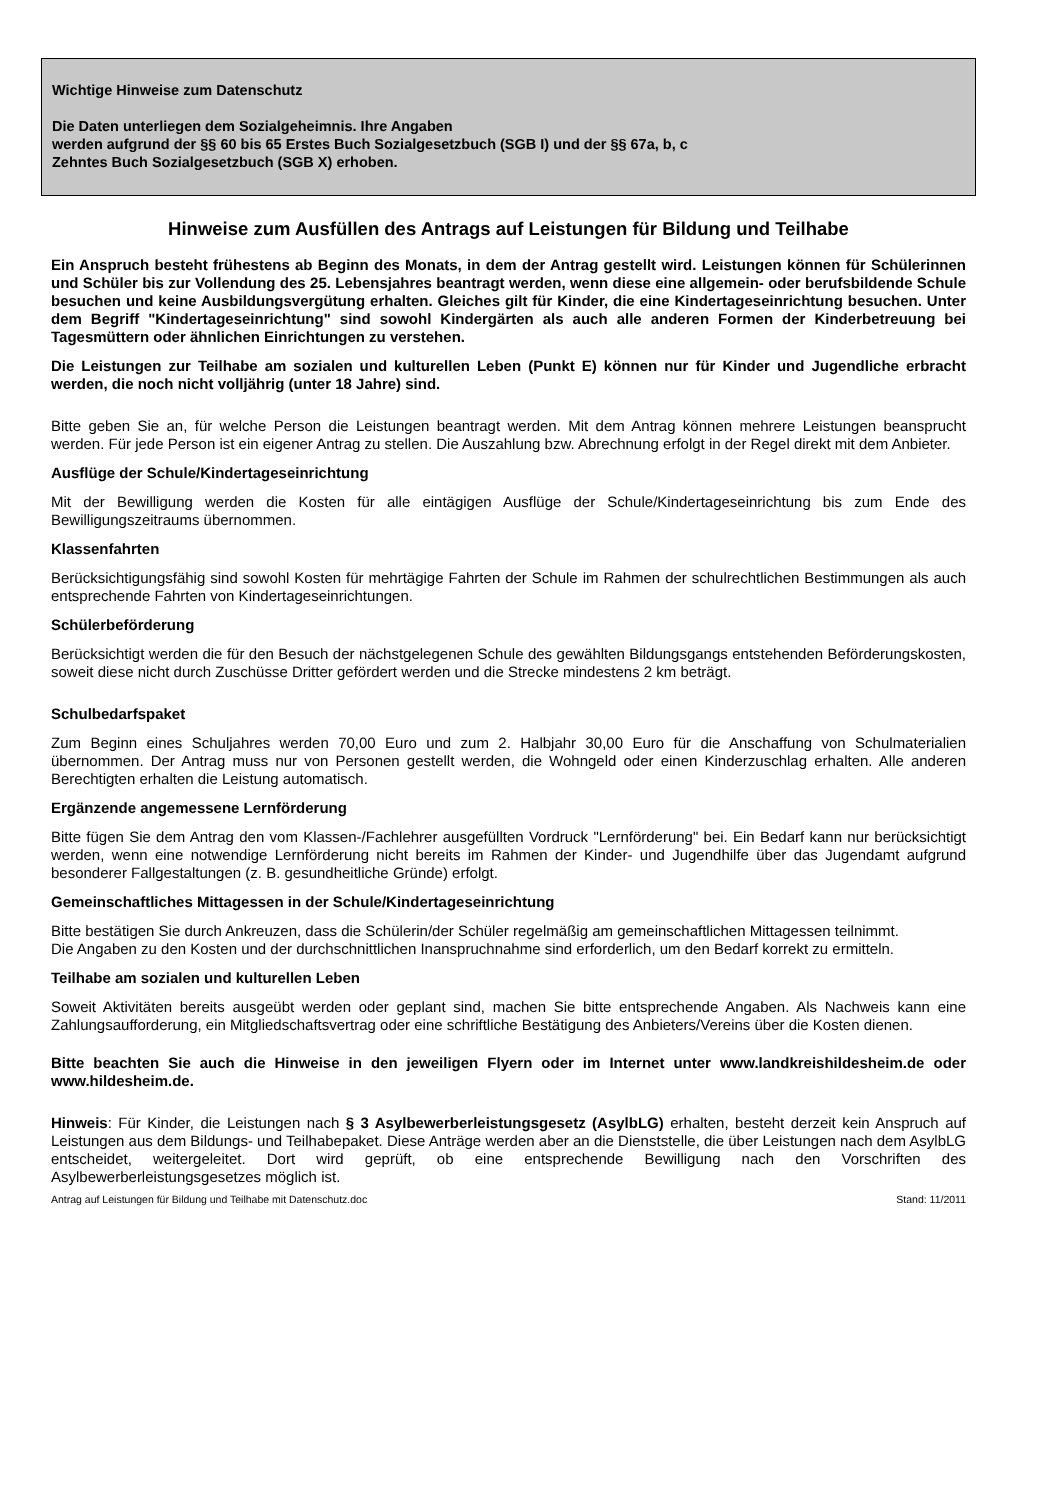Wichtige Hinweise zum Datenschutz
Die Daten unterliegen dem Sozialgeheimnis. Ihre Angaben
werden aufgrund der §§ 60 bis 65 Erstes Buch Sozialgesetzbuch (SGB I) und der §§ 67a, b, c
Zehntes Buch Sozialgesetzbuch (SGB X) erhoben.
Hinweise zum Ausfüllen des Antrags auf Leistungen für Bildung und Teilhabe
Ein Anspruch besteht frühestens ab Beginn des Monats, in dem der Antrag gestellt wird. Leistungen können für Schülerinnen und Schüler bis zur Vollendung des 25. Lebensjahres beantragt werden, wenn diese eine allgemein- oder berufsbildende Schule besuchen und keine Ausbildungsvergütung erhalten. Gleiches gilt für Kinder, die eine Kindertageseinrichtung besuchen. Unter dem Begriff "Kindertageseinrichtung" sind sowohl Kindergärten als auch alle anderen Formen der Kinderbetreuung bei Tagesmüttern oder ähnlichen Einrichtungen zu verstehen.
Die Leistungen zur Teilhabe am sozialen und kulturellen Leben (Punkt E) können nur für Kinder und Jugendliche erbracht werden, die noch nicht volljährig (unter 18 Jahre) sind.
Bitte geben Sie an, für welche Person die Leistungen beantragt werden. Mit dem Antrag können mehrere Leistungen beansprucht werden. Für jede Person ist ein eigener Antrag zu stellen. Die Auszahlung bzw. Abrechnung erfolgt in der Regel direkt mit dem Anbieter.
Ausflüge der Schule/Kindertageseinrichtung
Mit der Bewilligung werden die Kosten für alle eintägigen Ausflüge der Schule/Kindertageseinrichtung bis zum Ende des Bewilligungszeitraums übernommen.
Klassenfahrten
Berücksichtigungsfähig sind sowohl Kosten für mehrtägige Fahrten der Schule im Rahmen der schulrechtlichen Bestimmungen als auch entsprechende Fahrten von Kindertageseinrichtungen.
Schülerbeförderung
Berücksichtigt werden die für den Besuch der nächstgelegenen Schule des gewählten Bildungsgangs entstehenden Beförderungskosten, soweit diese nicht durch Zuschüsse Dritter gefördert werden und die Strecke mindestens 2 km beträgt.
Schulbedarfspaket
Zum Beginn eines Schuljahres werden 70,00 Euro und zum 2. Halbjahr 30,00 Euro für die Anschaffung von Schulmaterialien übernommen. Der Antrag muss nur von Personen gestellt werden, die Wohngeld oder einen Kinderzuschlag erhalten. Alle anderen Berechtigten erhalten die Leistung automatisch.
Ergänzende angemessene Lernförderung
Bitte fügen Sie dem Antrag den vom Klassen-/Fachlehrer ausgefüllten Vordruck "Lernförderung" bei. Ein Bedarf kann nur berücksichtigt werden, wenn eine notwendige Lernförderung nicht bereits im Rahmen der Kinder- und Jugendhilfe über das Jugendamt aufgrund besonderer Fallgestaltungen (z. B. gesundheitliche Gründe) erfolgt.
Gemeinschaftliches Mittagessen in der Schule/Kindertageseinrichtung
Bitte bestätigen Sie durch Ankreuzen, dass die Schülerin/der Schüler regelmäßig am gemeinschaftlichen Mittagessen teilnimmt.
Die Angaben zu den Kosten und der durchschnittlichen Inanspruchnahme sind erforderlich, um den Bedarf korrekt zu ermitteln.
Teilhabe am sozialen und kulturellen Leben
Soweit Aktivitäten bereits ausgeübt werden oder geplant sind, machen Sie bitte entsprechende Angaben. Als Nachweis kann eine Zahlungsaufforderung, ein Mitgliedschaftsvertrag oder eine schriftliche Bestätigung des Anbieters/Vereins über die Kosten dienen.
Bitte beachten Sie auch die Hinweise in den jeweiligen Flyern oder im Internet unter www.landkreishildesheim.de oder www.hildesheim.de.
Hinweis: Für Kinder, die Leistungen nach § 3 Asylbewerberleistungsgesetz (AsylbLG) erhalten, besteht derzeit kein Anspruch auf Leistungen aus dem Bildungs- und Teilhabepaket. Diese Anträge werden aber an die Dienststelle, die über Leistungen nach dem AsylbLG entscheidet, weitergeleitet. Dort wird geprüft, ob eine entsprechende Bewilligung nach den Vorschriften des Asylbewerberleistungsgesetzes möglich ist.
Antrag auf Leistungen für Bildung und Teilhabe mit Datenschutz.doc Stand: 11/2011